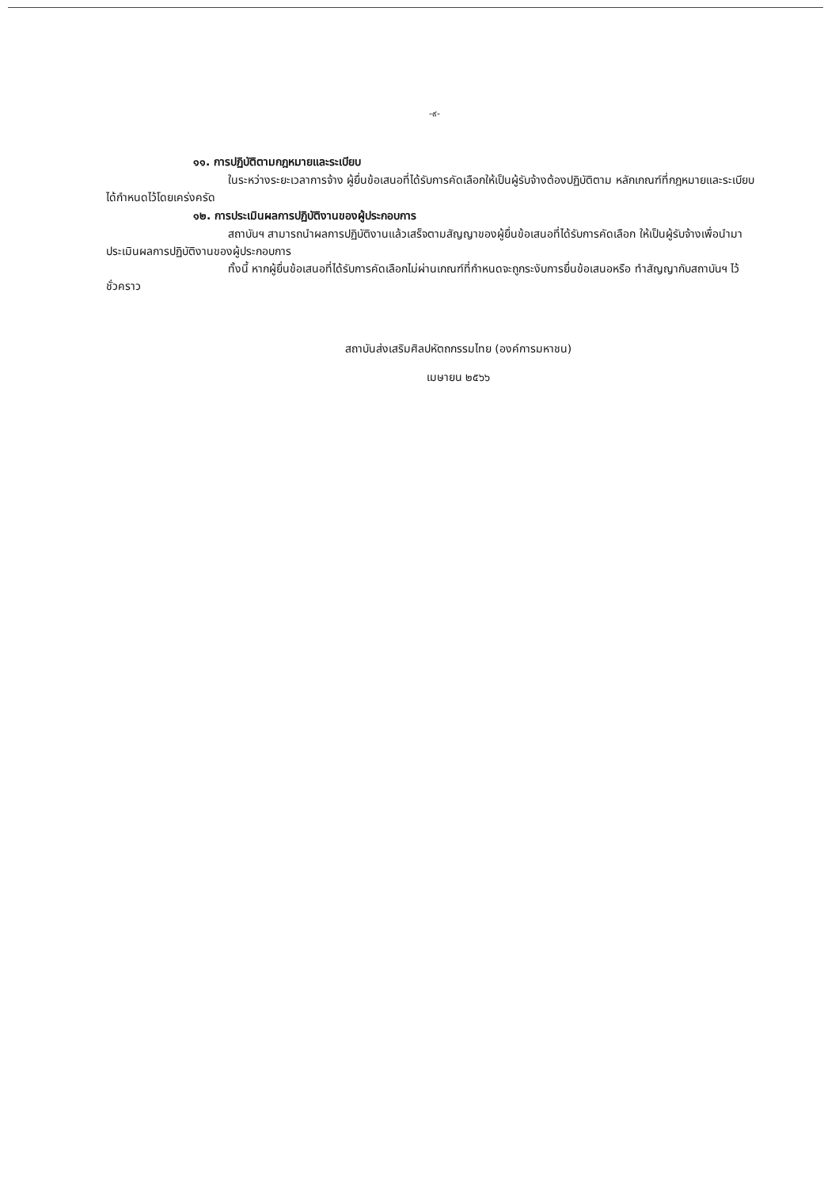-๙-
๑๑. การปฏิบัติตามกฎหมายและระเบียบ
ในระหว่างระยะเวลาการจ้าง ผู้ยื่นข้อเสนอที่ได้รับการคัดเลือกให้เป็นผู้รับจ้างต้องปฏิบัติตาม หลักเกณฑ์ที่กฎหมายและระเบียบได้กำหนดไว้โดยเคร่งครัด
๑๒. การประเมินผลการปฏิบัติงานของผู้ประกอบการ
สถาบันฯ สามารถนำผลการปฏิบัติงานแล้วเสร็จตามสัญญาของผู้ยื่นข้อเสนอที่ได้รับการคัดเลือก ให้เป็นผู้รับจ้างเพื่อนำมาประเมินผลการปฏิบัติงานของผู้ประกอบการ
ทั้งนี้ หากผู้ยื่นข้อเสนอที่ได้รับการคัดเลือกไม่ผ่านเกณฑ์ที่กำหนดจะถูกระงับการยื่นข้อเสนอหรือ ทำสัญญากับสถาบันฯ ไว้ชั่วคราว
สถาบันส่งเสริมศิลปหัตถกรรมไทย (องค์การมหาชน)
เมษายน ๒๕๖๖